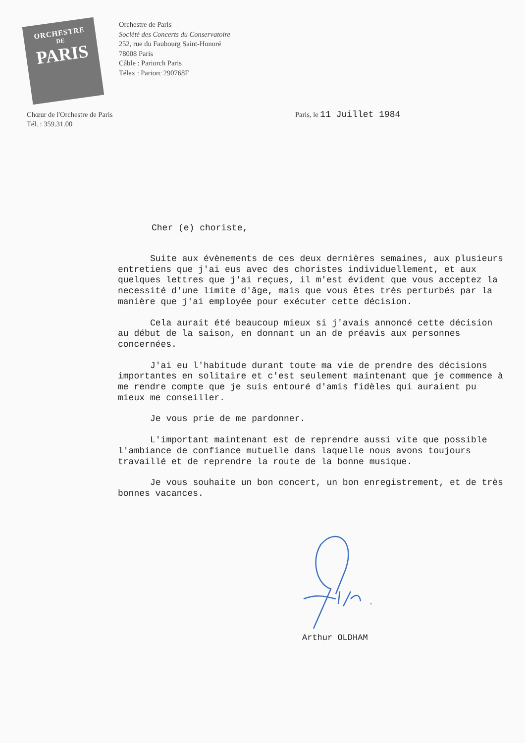ORCHESTRE
DE
PARIS
Orchestre de Paris
Société des Concerts du Conservatoire
252, rue du Faubourg Saint-Honoré
78008 Paris
Câble : Pariorch Paris
Télex : Pariorc 290768F
Chœur de l'Orchestre de Paris
Tél. : 359.31.00
Paris, le 11 Juillet 1984
Cher (e) choriste,
Suite aux évènements de ces deux dernières semaines, aux plusieurs entretiens que j'ai eus avec des choristes individuellement, et aux quelques lettres que j'ai reçues, il m'est évident que vous acceptez la necessité d'une limite d'âge, mais que vous êtes très perturbés par la manière que j'ai employée pour exécuter cette décision.
Cela aurait été beaucoup mieux si j'avais annoncé cette décision au début de la saison, en donnant un an de préavis aux personnes concernées.
J'ai eu l'habitude durant toute ma vie de prendre des décisions importantes en solitaire et c'est seulement maintenant que je commence à me rendre compte que je suis entouré d'amis fidèles qui auraient pu mieux me conseiller.
Je vous prie de me pardonner.
L'important maintenant est de reprendre aussi vite que possible l'ambiance de confiance mutuelle dans laquelle nous avons toujours travaillé et de reprendre la route de la bonne musique.
Je vous souhaite un bon concert, un bon enregistrement, et de très bonnes vacances.
Arthur OLDHAM